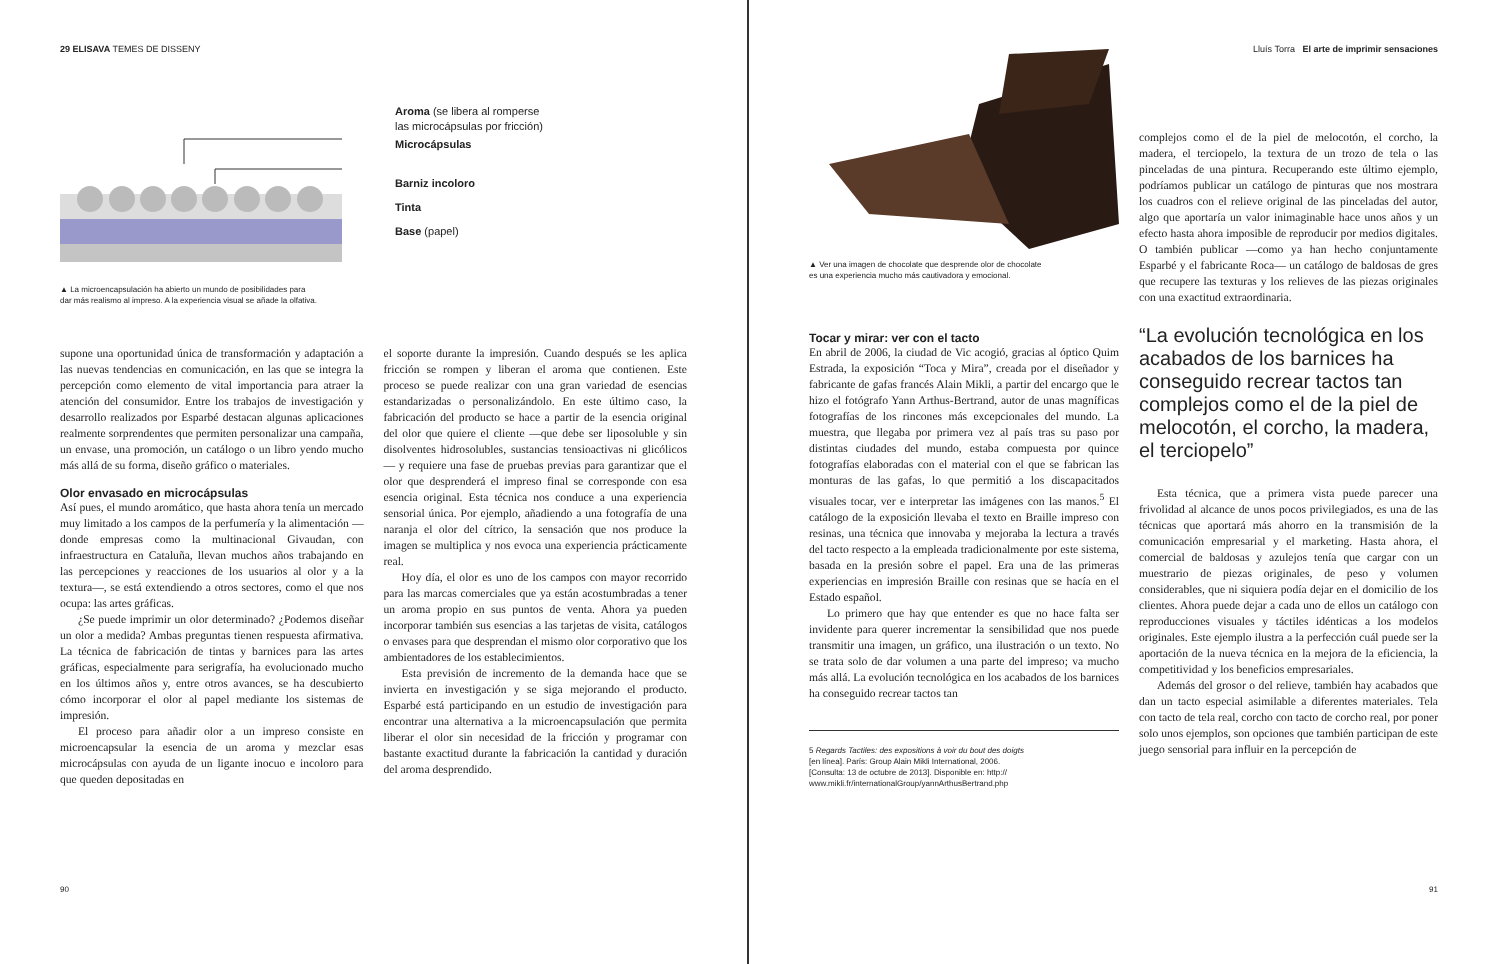29 ELISAVA TEMES DE DISSENY
Aroma (se libera al romperse
las microcápsulas por fricción)
Microcápsulas
Barniz incoloro
Tinta
Base (papel)
▲ La microencapsulación ha abierto un mundo de posibilidades para
dar más realismo al impreso. A la experiencia visual se añade la olfativa.
supone una oportunidad única de transformación y adaptación a las nuevas tendencias en comunicación, en las que se integra la percepción como elemento de vital importancia para atraer la atención del consumidor. Entre los trabajos de investigación y desarrollo realizados por Esparbé destacan algunas aplicaciones realmente sorprendentes que permiten personalizar una campaña, un envase, una promoción, un catálogo o un libro yendo mucho más allá de su forma, diseño gráfico o materiales.
Olor envasado en microcápsulas
Así pues, el mundo aromático, que hasta ahora tenía un mercado muy limitado a los campos de la perfumería y la alimentación —donde empresas como la multinacional Givaudan, con infraestructura en Cataluña, llevan muchos años trabajando en las percepciones y reacciones de los usuarios al olor y a la textura—, se está extendiendo a otros sectores, como el que nos ocupa: las artes gráficas.
¿Se puede imprimir un olor determinado? ¿Podemos diseñar un olor a medida? Ambas preguntas tienen respuesta afirmativa. La técnica de fabricación de tintas y barnices para las artes gráficas, especialmente para serigrafía, ha evolucionado mucho en los últimos años y, entre otros avances, se ha descubierto cómo incorporar el olor al papel mediante los sistemas de impresión.
El proceso para añadir olor a un impreso consiste en microencapsular la esencia de un aroma y mezclar esas microcápsulas con ayuda de un ligante inocuo e incoloro para que queden depositadas en
el soporte durante la impresión. Cuando después se les aplica fricción se rompen y liberan el aroma que contienen. Este proceso se puede realizar con una gran variedad de esencias estandarizadas o personalizándolo. En este último caso, la fabricación del producto se hace a partir de la esencia original del olor que quiere el cliente —que debe ser liposoluble y sin disolventes hidrosolubles, sustancias tensioactivas ni glicólicos— y requiere una fase de pruebas previas para garantizar que el olor que desprenderá el impreso final se corresponde con esa esencia original. Esta técnica nos conduce a una experiencia sensorial única. Por ejemplo, añadiendo a una fotografía de una naranja el olor del cítrico, la sensación que nos produce la imagen se multiplica y nos evoca una experiencia prácticamente real.
Hoy día, el olor es uno de los campos con mayor recorrido para las marcas comerciales que ya están acostumbradas a tener un aroma propio en sus puntos de venta. Ahora ya pueden incorporar también sus esencias a las tarjetas de visita, catálogos o envases para que desprendan el mismo olor corporativo que los ambientadores de los establecimientos.
Esta previsión de incremento de la demanda hace que se invierta en investigación y se siga mejorando el producto. Esparbé está participando en un estudio de investigación para encontrar una alternativa a la microencapsulación que permita liberar el olor sin necesidad de la fricción y programar con bastante exactitud durante la fabricación la cantidad y duración del aroma desprendido.
90
▲ Ver una imagen de chocolate que desprende olor de chocolate
es una experiencia mucho más cautivadora y emocional.
Tocar y mirar: ver con el tacto
En abril de 2006, la ciudad de Vic acogió, gracias al óptico Quim Estrada, la exposición “Toca y Mira”, creada por el diseñador y fabricante de gafas francés Alain Mikli, a partir del encargo que le hizo el fotógrafo Yann Arthus-Bertrand, autor de unas magníficas fotografías de los rincones más excepcionales del mundo. La muestra, que llegaba por primera vez al país tras su paso por distintas ciudades del mundo, estaba compuesta por quince fotografías elaboradas con el material con el que se fabrican las monturas de las gafas, lo que permitió a los discapacitados visuales tocar, ver e interpretar las imágenes con las manos.<sup>5</sup> El catálogo de la exposición llevaba el texto en Braille impreso con resinas, una técnica que innovaba y mejoraba la lectura a través del tacto respecto a la empleada tradicionalmente por este sistema, basada en la presión sobre el papel. Era una de las primeras experiencias en impresión Braille con resinas que se hacía en el Estado español.
Lo primero que hay que entender es que no hace falta ser invidente para querer incrementar la sensibilidad que nos puede transmitir una imagen, un gráfico, una ilustración o un texto. No se trata solo de dar volumen a una parte del impreso; va mucho más allá. La evolución tecnológica en los acabados de los barnices ha conseguido recrear tactos tan
5 Regards Tactiles: des expositions à voir du bout des doigts
[en línea]. París: Group Alain Mikli International, 2006.
[Consulta: 13 de octubre de 2013]. Disponible en: http://
www.mikli.fr/internationalGroup/yannArthusBertrand.php
Lluís Torra El arte de imprimir sensaciones
complejos como el de la piel de melocotón, el corcho, la madera, el terciopelo, la textura de un trozo de tela o las pinceladas de una pintura. Recuperando este último ejemplo, podríamos publicar un catálogo de pinturas que nos mostrara los cuadros con el relieve original de las pinceladas del autor, algo que aportaría un valor inimaginable hace unos años y un efecto hasta ahora imposible de reproducir por medios digitales. O también publicar —como ya han hecho conjuntamente Esparbé y el fabricante Roca— un catálogo de baldosas de gres que recupere las texturas y los relieves de las piezas originales con una exactitud extraordinaria.
“La evolución tecnológica en los acabados de los barnices ha conseguido recrear tactos tan complejos como el de la piel de melocotón, el corcho, la madera, el terciopelo”
Esta técnica, que a primera vista puede parecer una frivolidad al alcance de unos pocos privilegiados, es una de las técnicas que aportará más ahorro en la transmisión de la comunicación empresarial y el marketing. Hasta ahora, el comercial de baldosas y azulejos tenía que cargar con un muestrario de piezas originales, de peso y volumen considerables, que ni siquiera podía dejar en el domicilio de los clientes. Ahora puede dejar a cada uno de ellos un catálogo con reproducciones visuales y táctiles idénticas a los modelos originales. Este ejemplo ilustra a la perfección cuál puede ser la aportación de la nueva técnica en la mejora de la eficiencia, la competitividad y los beneficios empresariales.
Además del grosor o del relieve, también hay acabados que dan un tacto especial asimilable a diferentes materiales. Tela con tacto de tela real, corcho con tacto de corcho real, por poner solo unos ejemplos, son opciones que también participan de este juego sensorial para influir en la percepción de
91